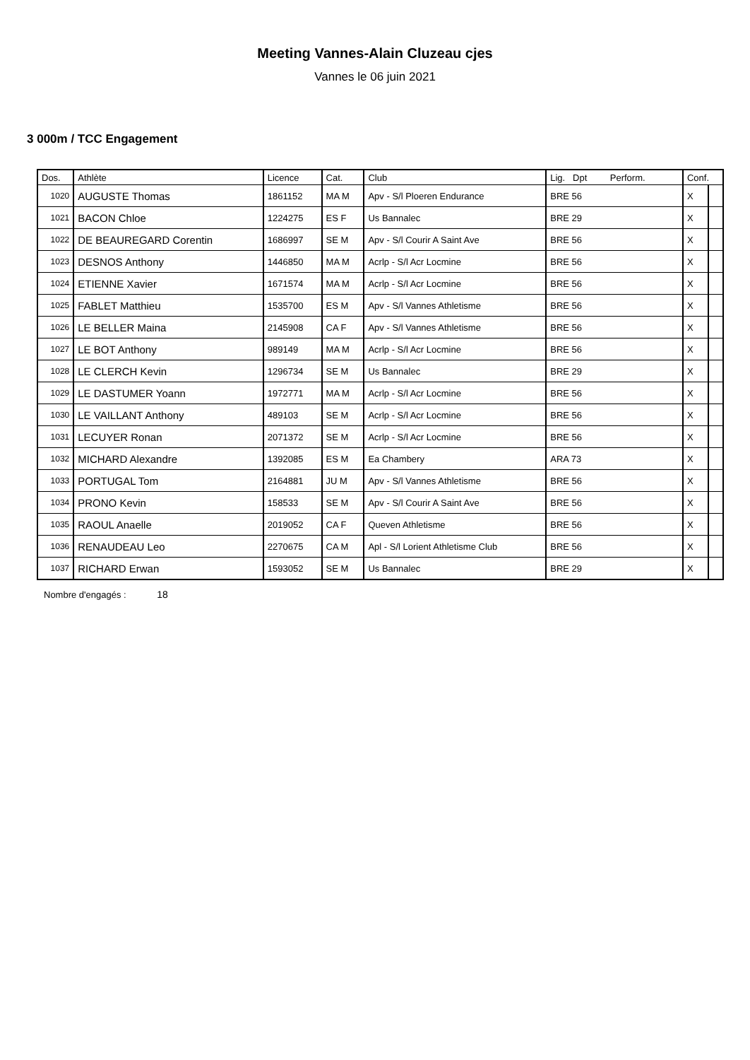Meeting Vannes-Alain Cluzeau cjes
Vannes le 06 juin 2021
3 000m / TCC Engagement
| Dos. | Athlète | Licence | Cat. | Club | Lig. Dpt Perform. | Conf. | |
| --- | --- | --- | --- | --- | --- | --- | --- |
| 1020 | AUGUSTE Thomas | 1861152 | MA M | Apv - S/l Ploeren Endurance | BRE 56 | X | |
| 1021 | BACON Chloe | 1224275 | ES F | Us Bannalec | BRE 29 | X | |
| 1022 | DE BEAUREGARD Corentin | 1686997 | SE M | Apv - S/l Courir A Saint Ave | BRE 56 | X | |
| 1023 | DESNOS Anthony | 1446850 | MA M | Acrlp - S/l Acr Locmine | BRE 56 | X | |
| 1024 | ETIENNE Xavier | 1671574 | MA M | Acrlp - S/l Acr Locmine | BRE 56 | X | |
| 1025 | FABLET Matthieu | 1535700 | ES M | Apv - S/l Vannes Athletisme | BRE 56 | X | |
| 1026 | LE BELLER Maina | 2145908 | CA F | Apv - S/l Vannes Athletisme | BRE 56 | X | |
| 1027 | LE BOT Anthony | 989149 | MA M | Acrlp - S/l Acr Locmine | BRE 56 | X | |
| 1028 | LE CLERCH Kevin | 1296734 | SE M | Us Bannalec | BRE 29 | X | |
| 1029 | LE DASTUMER Yoann | 1972771 | MA M | Acrlp - S/l Acr Locmine | BRE 56 | X | |
| 1030 | LE VAILLANT Anthony | 489103 | SE M | Acrlp - S/l Acr Locmine | BRE 56 | X | |
| 1031 | LECUYER Ronan | 2071372 | SE M | Acrlp - S/l Acr Locmine | BRE 56 | X | |
| 1032 | MICHARD Alexandre | 1392085 | ES M | Ea Chambery | ARA 73 | X | |
| 1033 | PORTUGAL Tom | 2164881 | JU M | Apv - S/l Vannes Athletisme | BRE 56 | X | |
| 1034 | PRONO Kevin | 158533 | SE M | Apv - S/l Courir A Saint Ave | BRE 56 | X | |
| 1035 | RAOUL Anaelle | 2019052 | CA F | Queven Athletisme | BRE 56 | X | |
| 1036 | RENAUDEAU Leo | 2270675 | CA M | Apl - S/l Lorient Athletisme Club | BRE 56 | X | |
| 1037 | RICHARD Erwan | 1593052 | SE M | Us Bannalec | BRE 29 | X | |
Nombre d'engagés : 18